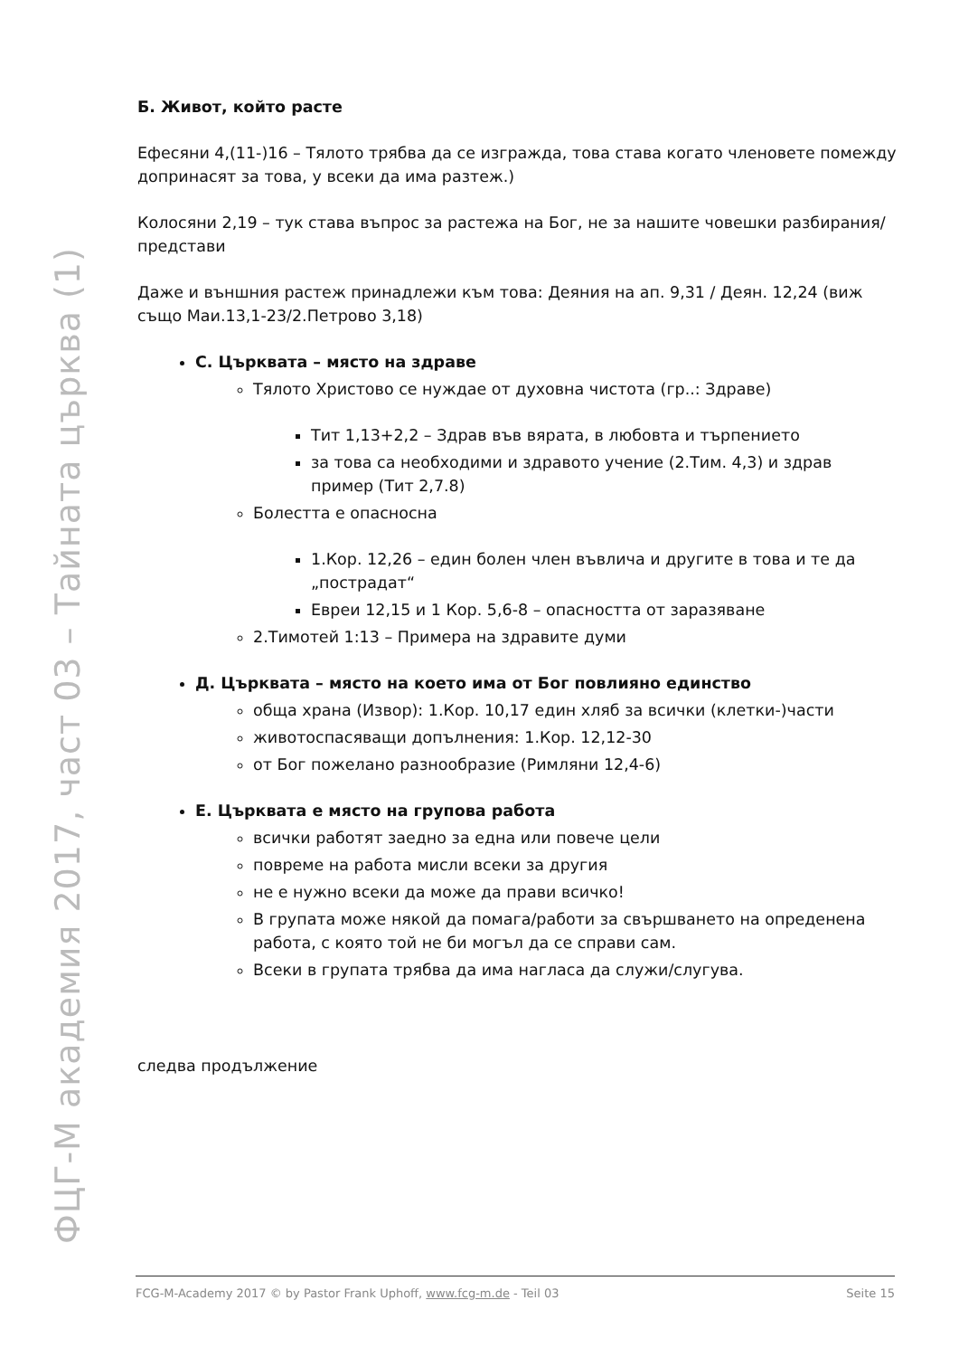ФЦГ-М академия 2017, част 03 – Тайната църква (1)
Б. Живот, който расте
Ефесяни 4,(11-)16 – Тялото трябва да се изгражда, това става когато членовете помежду допринасят за това, у всеки да има разтеж.)
Колосяни 2,19 – тук става въпрос за растежа на Бог, не за нашите човешки разбирания/представи
Даже и външния растеж принадлежи към това: Деяния на ап. 9,31 / Деян. 12,24 (виж също Маи.13,1-23/2.Петрово 3,18)
С. Църквата – място на здраве
Тялото Христово се нуждае от духовна чистота (гр..: Здраве)
Тит 1,13+2,2 – Здрав във вярата, в любовта и търпението
за това са необходими и здравото учение (2.Тим. 4,3) и здрав пример (Тит 2,7.8)
Болестта е опасносна
1.Кор. 12,26 – един болен член въвлича и другите в това и те да „пострадат“
Евреи 12,15 и 1 Кор. 5,6-8 – опасността от заразяване
2.Тимотей 1:13 – Примера на здравите думи
Д. Църквата – място на което има от Бог повлияно единство
обща храна (Извор): 1.Кор. 10,17 един хляб за всички (клетки-)части
животоспасяващи допълнения: 1.Кор. 12,12-30
от Бог пожелано разнообразие (Римляни 12,4-6)
Е. Църквата е място на групова работа
всички работят заедно за една или повече цели
повреме на работа мисли всеки за другия
не е нужно всеки да може да прави всичко!
В групата може някой да помага/работи за свършването на опреденена работа, с която той не би могъл да се справи сам.
Всеки в групата трябва да има нагласа да служи/слугува.
следва продължение
FCG-M-Academy 2017 © by Pastor Frank Uphoff, www.fcg-m.de - Teil 03 Seite 15